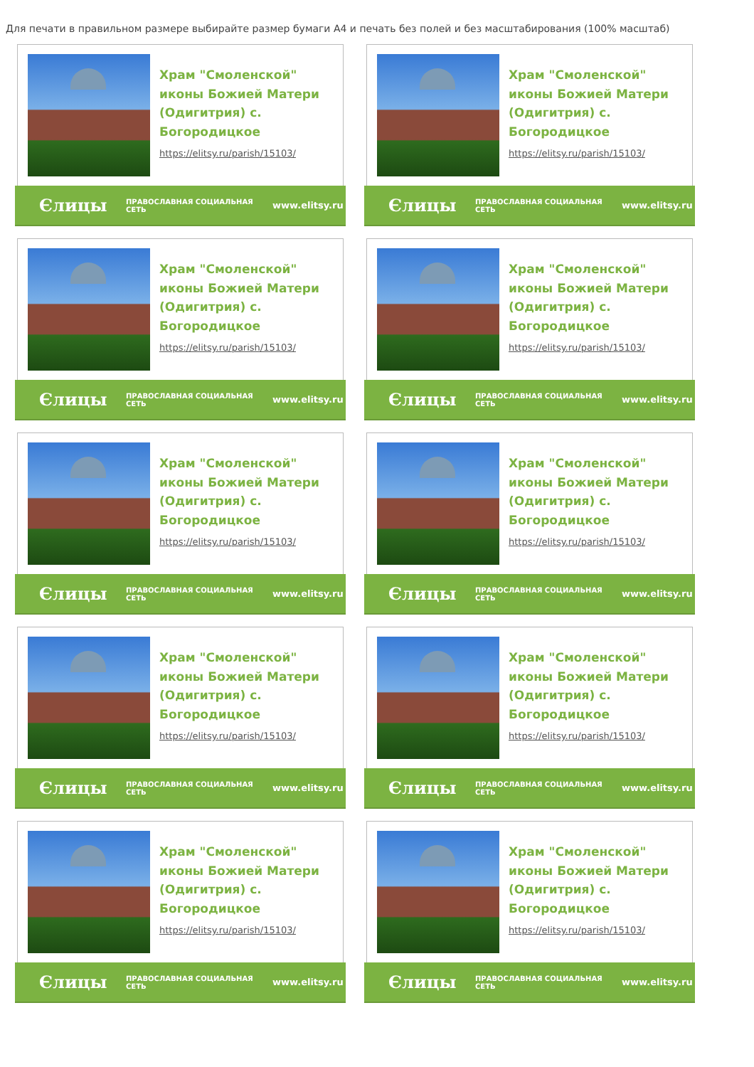Для печати в правильном размере выбирайте размер бумаги А4 и печать без полей и без масштабирования (100% масштаб)
Храм "Смоленской" иконы Божией Матери (Одигитрия) с. Богородицкое
https://elitsy.ru/parish/15103/
Єлицы ПРАВОСЛАВНАЯ СОЦИАЛЬНАЯ СЕТЬ www.elitsy.ru
Храм "Смоленской" иконы Божией Матери (Одигитрия) с. Богородицкое
https://elitsy.ru/parish/15103/
Єлицы ПРАВОСЛАВНАЯ СОЦИАЛЬНАЯ СЕТЬ www.elitsy.ru
Храм "Смоленской" иконы Божией Матери (Одигитрия) с. Богородицкое
https://elitsy.ru/parish/15103/
Єлицы ПРАВОСЛАВНАЯ СОЦИАЛЬНАЯ СЕТЬ www.elitsy.ru
Храм "Смоленской" иконы Божией Матери (Одигитрия) с. Богородицкое
https://elitsy.ru/parish/15103/
Єлицы ПРАВОСЛАВНАЯ СОЦИАЛЬНАЯ СЕТЬ www.elitsy.ru
Храм "Смоленской" иконы Божией Матери (Одигитрия) с. Богородицкое
https://elitsy.ru/parish/15103/
Єлицы ПРАВОСЛАВНАЯ СОЦИАЛЬНАЯ СЕТЬ www.elitsy.ru
Храм "Смоленской" иконы Божией Матери (Одигитрия) с. Богородицкое
https://elitsy.ru/parish/15103/
Єлицы ПРАВОСЛАВНАЯ СОЦИАЛЬНАЯ СЕТЬ www.elitsy.ru
Храм "Смоленской" иконы Божией Матери (Одигитрия) с. Богородицкое
https://elitsy.ru/parish/15103/
Єлицы ПРАВОСЛАВНАЯ СОЦИАЛЬНАЯ СЕТЬ www.elitsy.ru
Храм "Смоленской" иконы Божией Матери (Одигитрия) с. Богородицкое
https://elitsy.ru/parish/15103/
Єлицы ПРАВОСЛАВНАЯ СОЦИАЛЬНАЯ СЕТЬ www.elitsy.ru
Храм "Смоленской" иконы Божией Матери (Одигитрия) с. Богородицкое
https://elitsy.ru/parish/15103/
Єлицы ПРАВОСЛАВНАЯ СОЦИАЛЬНАЯ СЕТЬ www.elitsy.ru
Храм "Смоленской" иконы Божией Матери (Одигитрия) с. Богородицкое
https://elitsy.ru/parish/15103/
Єлицы ПРАВОСЛАВНАЯ СОЦИАЛЬНАЯ СЕТЬ www.elitsy.ru